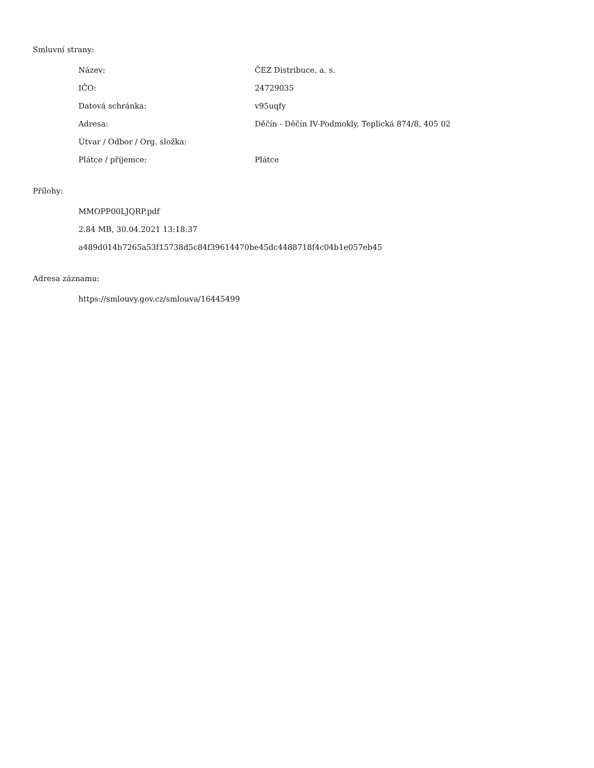Smluvní strany:
| Název: | ČEZ Distribuce, a. s. |
| IČO: | 24729035 |
| Datová schránka: | v95uqfy |
| Adresa: | Děčín - Děčín IV-Podmokly, Teplická 874/8, 405 02 |
| Útvar / Odbor / Org. složka: | |
| Plátce / příjemce: | Plátce |
Přílohy:
MMOPP00LJQRP.pdf
2.84 MB, 30.04.2021 13:18:37
a489d014b7265a53f15738d5c84f39614470be45dc4488718f4c04b1e057eb45
Adresa záznamu:
https://smlouvy.gov.cz/smlouva/16445499